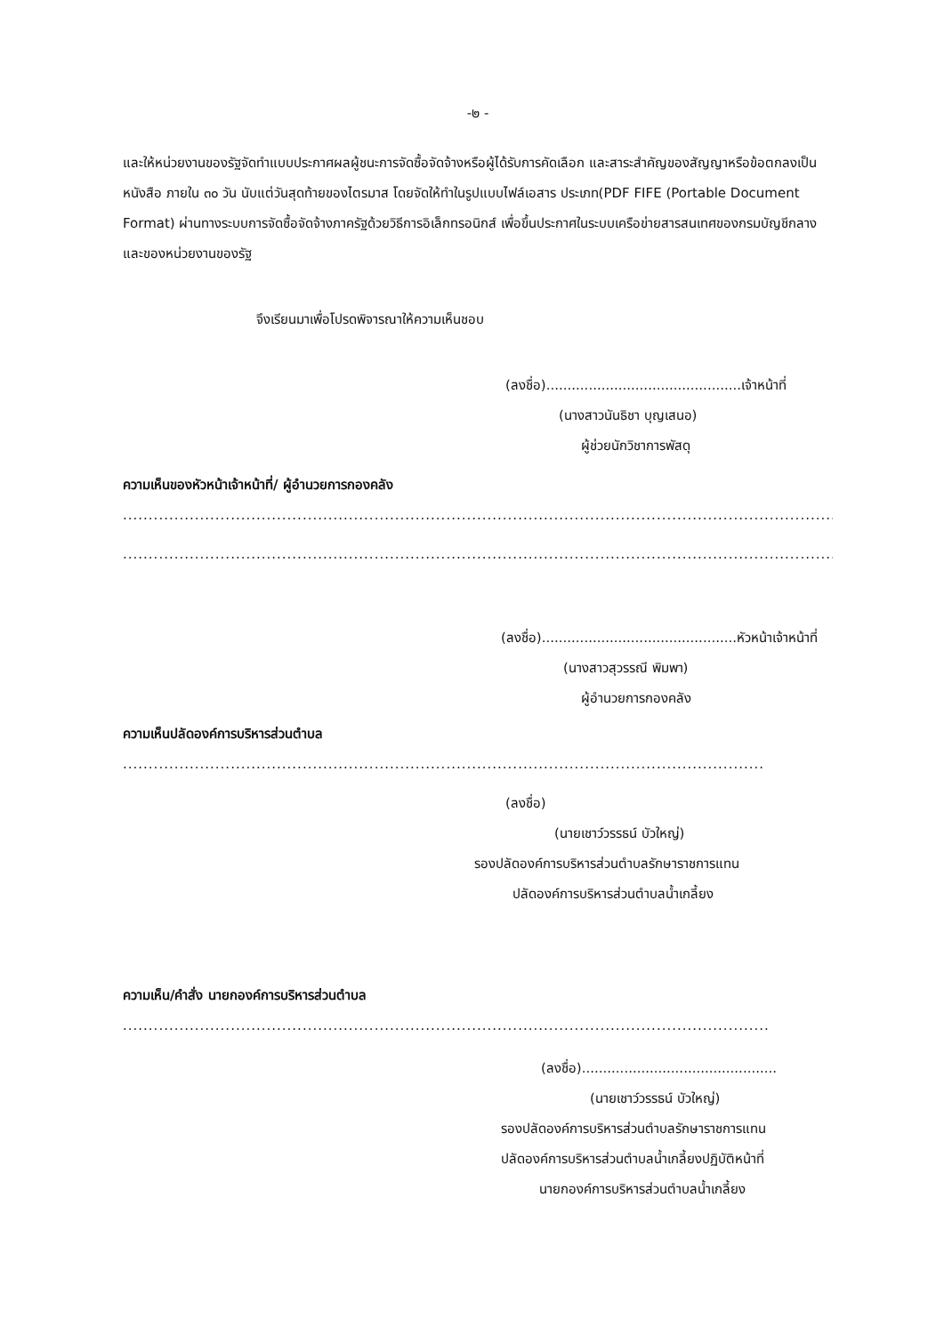-๒ -
และให้หน่วยงานของรัฐจัดทำแบบประกาศผลผู้ชนะการจัดซื้อจัดจ้างหรือผู้ได้รับการคัดเลือก และสาระสำคัญของสัญญาหรือข้อตกลงเป็นหนังสือ ภายใน ๓๐ วัน นับแต่วันสุดท้ายของไตรมาส โดยจัดให้ทำในรูปแบบไฟล์เอสาร ประเภท(PDF FIFE (Portable Document Format) ผ่านทางระบบการจัดซื้อจัดจ้างภาครัฐด้วยวิธีการอิเล็กทรอนิกส์ เพื่อขึ้นประกาศในระบบเครือข่ายสารสนเทศของกรมบัญชีกลาง และของหน่วยงานของรัฐ
จึงเรียนมาเพื่อโปรดพิจารณาให้ความเห็นชอบ
(ลงชื่อ)..............................................เจ้าหน้าที่
(นางสาวนันธิชา บุญเสนอ)
ผู้ช่วยนักวิชาการพัสดุ
ความเห็นของหัวหน้าเจ้าหน้าที่/ ผู้อำนวยการกองคลัง
................................................................................................................................................................
................................................................................................................................................................
(ลงชื่อ)..............................................หัวหน้าเจ้าหน้าที่
(นางสาวสุวรรณี พิมพา)
ผู้อำนวยการกองคลัง
ความเห็นปลัดองค์การบริหารส่วนตำบล
................................................................................................................................................
(ลงชื่อ)
(นายเชาว์วรรธน์ บัวใหญ่)
รองปลัดองค์การบริหารส่วนตำบลรักษาราชการแทน
ปลัดองค์การบริหารส่วนตำบลน้ำเกลี้ยง
ความเห็น/คำสั่ง นายกองค์การบริหารส่วนตำบล
................................................................................................................................................
(ลงชื่อ)..............................................
(นายเชาว์วรรธน์ บัวใหญ่)
รองปลัดองค์การบริหารส่วนตำบลรักษาราชการแทน
ปลัดองค์การบริหารส่วนตำบลน้ำเกลี้ยงปฏิบัติหน้าที่
นายกองค์การบริหารส่วนตำบลน้ำเกลี้ยง